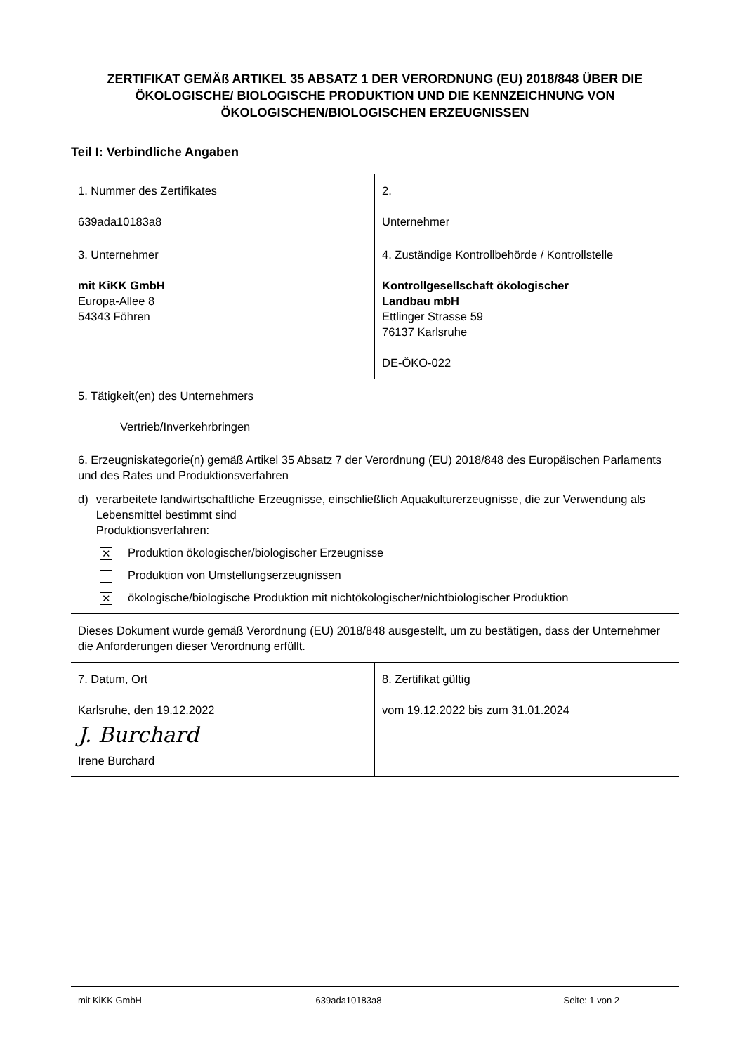ZERTIFIKAT GEMÄß ARTIKEL 35 ABSATZ 1 DER VERORDNUNG (EU) 2018/848 ÜBER DIE ÖKOLOGISCHE/ BIOLOGISCHE PRODUKTION UND DIE KENNZEICHNUNG VON ÖKOLOGISCHEN/BIOLOGISCHEN ERZEUGNISSEN
Teil I: Verbindliche Angaben
| 1. Nummer des Zertifikates 639ada10183a8 | 2. Unternehmer |
| 3. Unternehmer mit KiKK GmbH Europa-Allee 8 54343 Föhren | 4. Zuständige Kontrollbehörde / Kontrollstelle Kontrollgesellschaft ökologischer Landbau mbH Ettlinger Strasse 59 76137 Karlsruhe DE-ÖKO-022 |
| 5. Tätigkeit(en) des Unternehmers Vertrieb/Inverkehrbringen | |
| 6. Erzeugniskategorie(n) gemäß Artikel 35 Absatz 7 der Verordnung (EU) 2018/848 des Europäischen Parlaments und des Rates und Produktionsverfahren d) verarbeitete landwirtschaftliche Erzeugnisse, einschließlich Aquakulturerzeugnisse, die zur Verwendung als Lebensmittel bestimmt sind Produktionsverfahren: ✕ Produktion ökologischer/biologischer Erzeugnisse Produktion von Umstellungserzeugnissen ✕ ökologische/biologische Produktion mit nichtökologischer/nichtbiologischer Produktion | |
| Dieses Dokument wurde gemäß Verordnung (EU) 2018/848 ausgestellt, um zu bestätigen, dass der Unternehmer die Anforderungen dieser Verordnung erfüllt. | |
| 7. Datum, Ort Karlsruhe, den 19.12.2022 J. Burchard Irene Burchard | 8. Zertifikat gültig vom 19.12.2022 bis zum 31.01.2024 |
mit KiKK GmbH 639ada10183a8 Seite: 1 von 2